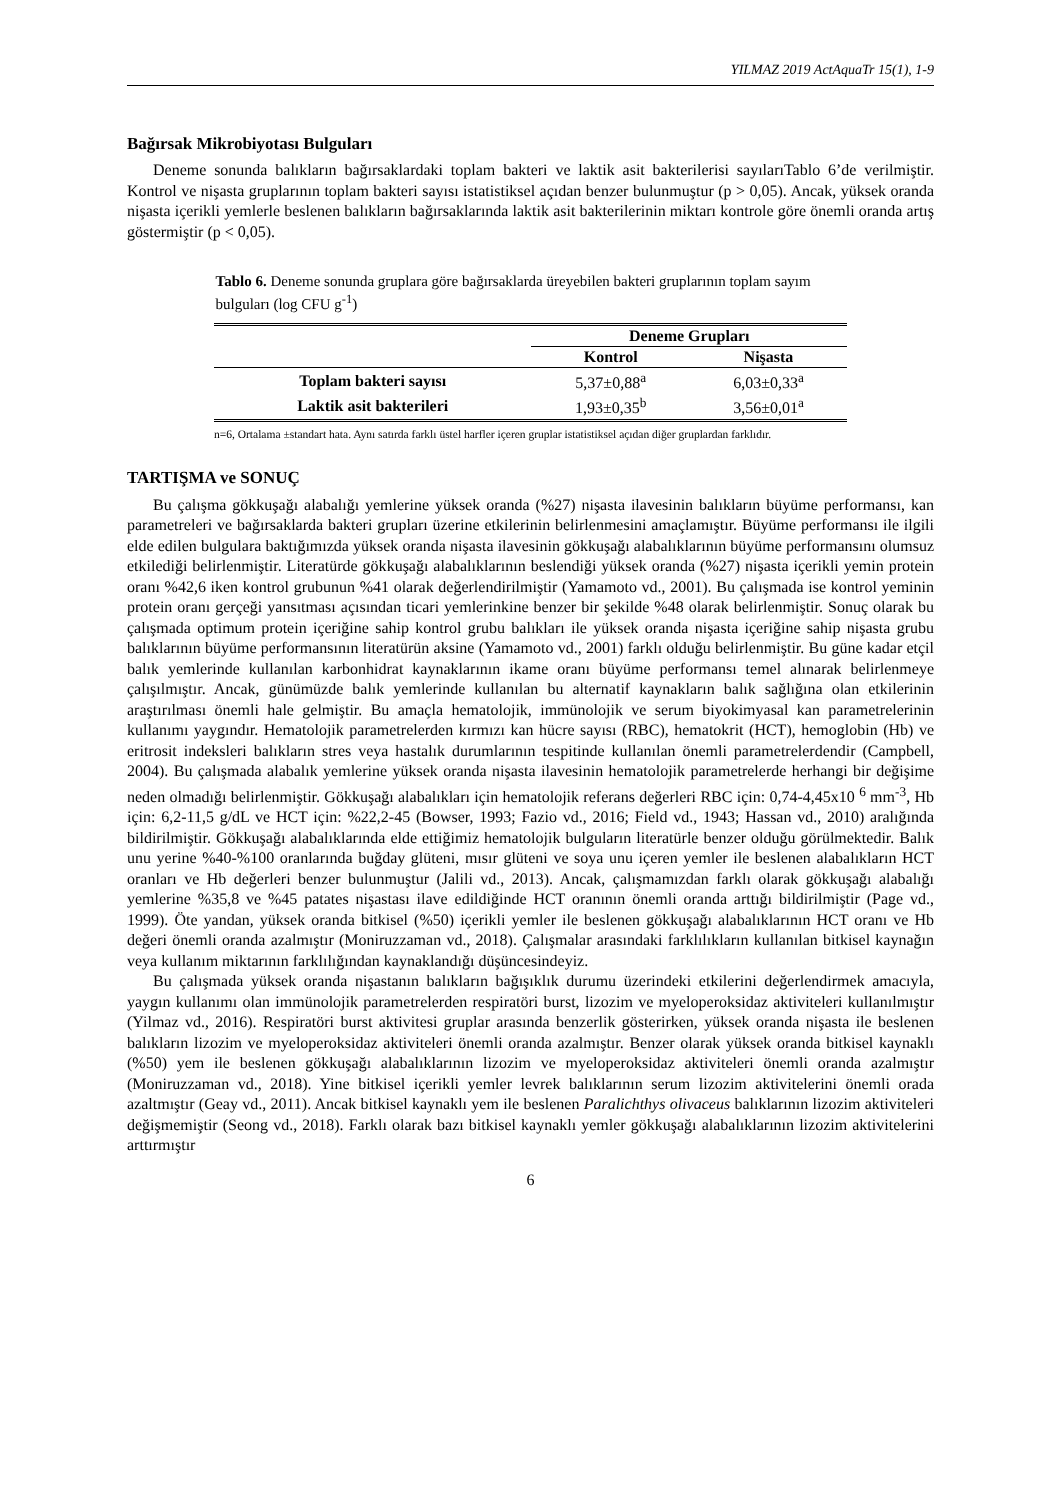YILMAZ 2019 ActAquaTr 15(1), 1-9
Bağırsak Mikrobiyotası Bulguları
Deneme sonunda balıkların bağırsaklardaki toplam bakteri ve laktik asit bakterilerisi sayılarıTablo 6’de verilmiştir. Kontrol ve nişasta gruplarının toplam bakteri sayısı istatistiksel açıdan benzer bulunmuştur (p > 0,05). Ancak, yüksek oranda nişasta içerikli yemlerle beslenen balıkların bağırsaklarında laktik asit bakterilerinin miktarı kontrole göre önemli oranda artış göstermiştir (p < 0,05).
Tablo 6. Deneme sonunda gruplara göre bağırsaklarda üreyebilen bakteri gruplarının toplam sayım bulguları (log CFU g<sup>-1</sup>)
| | Deneme Grupları | |
| --- | --- | --- |
| | Kontrol | Nişasta |
| Toplam bakteri sayısı | 5,37±0,88<sup>a</sup> | 6,03±0,33<sup>a</sup> |
| Laktik asit bakterileri | 1,93±0,35<sup>b</sup> | 3,56±0,01<sup>a</sup> |
n=6, Ortalama ±standart hata. Aynı satırda farklı üstel harfler içeren gruplar istatistiksel açıdan diğer gruplardan farklıdır.
TARTIŞMA ve SONUÇ
Bu çalışma gökkuşağı alabalığı yemlerine yüksek oranda (%27) nişasta ilavesinin balıkların büyüme performansı, kan parametreleri ve bağırsaklarda bakteri grupları üzerine etkilerinin belirlenmesini amaçlamıştır. Büyüme performansı ile ilgili elde edilen bulgulara baktığımızda yüksek oranda nişasta ilavesinin gökkuşağı alabalıklarının büyüme performansını olumsuz etkilediği belirlenmiştir. Literatürde gökkuşağı alabalıklarının beslendiği yüksek oranda (%27) nişasta içerikli yemin protein oranı %42,6 iken kontrol grubunun %41 olarak değerlendirilmiştir (Yamamoto vd., 2001). Bu çalışmada ise kontrol yeminin protein oranı gerçeği yansıtması açısından ticari yemlerinkine benzer bir şekilde %48 olarak belirlenmiştir. Sonuç olarak bu çalışmada optimum protein içeriğine sahip kontrol grubu balıkları ile yüksek oranda nişasta içeriğine sahip nişasta grubu balıklarının büyüme performansının literatürün aksine (Yamamoto vd., 2001) farklı olduğu belirlenmiştir. Bu güne kadar etçil balık yemlerinde kullanılan karbonhidrat kaynaklarının ikame oranı büyüme performansı temel alınarak belirlenmeye çalışılmıştır. Ancak, günümüzde balık yemlerinde kullanılan bu alternatif kaynakların balık sağlığına olan etkilerinin araştırılması önemli hale gelmiştir. Bu amaçla hematolojik, immünolojik ve serum biyokimyasal kan parametrelerinin kullanımı yaygındır. Hematolojik parametrelerden kırmızı kan hücre sayısı (RBC), hematokrit (HCT), hemoglobin (Hb) ve eritrosit indeksleri balıkların stres veya hastalık durumlarının tespitinde kullanılan önemli parametrelerdendir (Campbell, 2004). Bu çalışmada alabalık yemlerine yüksek oranda nişasta ilavesinin hematolojik parametrelerde herhangi bir değişime neden olmadığı belirlenmiştir. Gökkuşağı alabalıkları için hematolojik referans değerleri RBC için: 0,74-4,45x10 <sup>6</sup> mm<sup>-3</sup>, Hb için: 6,2-11,5 g/dL ve HCT için: %22,2-45 (Bowser, 1993; Fazio vd., 2016; Field vd., 1943; Hassan vd., 2010) aralığında bildirilmiştir. Gökkuşağı alabalıklarında elde ettiğimiz hematolojik bulguların literatürle benzer olduğu görülmektedir. Balık unu yerine %40-%100 oranlarında buğday glüteni, mısır glüteni ve soya unu içeren yemler ile beslenen alabalıkların HCT oranları ve Hb değerleri benzer bulunmuştur (Jalili vd., 2013). Ancak, çalışmamızdan farklı olarak gökkuşağı alabalığı yemlerine %35,8 ve %45 patates nişastası ilave edildiğinde HCT oranının önemli oranda arttığı bildirilmiştir (Page vd., 1999). Öte yandan, yüksek oranda bitkisel (%50) içerikli yemler ile beslenen gökkuşağı alabalıklarının HCT oranı ve Hb değeri önemli oranda azalmıştır (Moniruzzaman vd., 2018). Çalışmalar arasındaki farklılıkların kullanılan bitkisel kaynağın veya kullanım miktarının farklılığından kaynaklandığı düşüncesindeyiz.
Bu çalışmada yüksek oranda nişastanın balıkların bağışıklık durumu üzerindeki etkilerini değerlendirmek amacıyla, yaygın kullanımı olan immünolojik parametrelerden respiratöri burst, lizozim ve myeloperoksidaz aktiviteleri kullanılmıştır (Yilmaz vd., 2016). Respiratöri burst aktivitesi gruplar arasında benzerlik gösterirken, yüksek oranda nişasta ile beslenen balıkların lizozim ve myeloperoksidaz aktiviteleri önemli oranda azalmıştır. Benzer olarak yüksek oranda bitkisel kaynaklı (%50) yem ile beslenen gökkuşağı alabalıklarının lizozim ve myeloperoksidaz aktiviteleri önemli oranda azalmıştır (Moniruzzaman vd., 2018). Yine bitkisel içerikli yemler levrek balıklarının serum lizozim aktivitelerini önemli orada azaltmıştır (Geay vd., 2011). Ancak bitkisel kaynaklı yem ile beslenen Paralichthys olivaceus balıklarının lizozim aktiviteleri değişmemiştir (Seong vd., 2018). Farklı olarak bazı bitkisel kaynaklı yemler gökkuşağı alabalıklarının lizozim aktivitelerini arttırmıştır
6